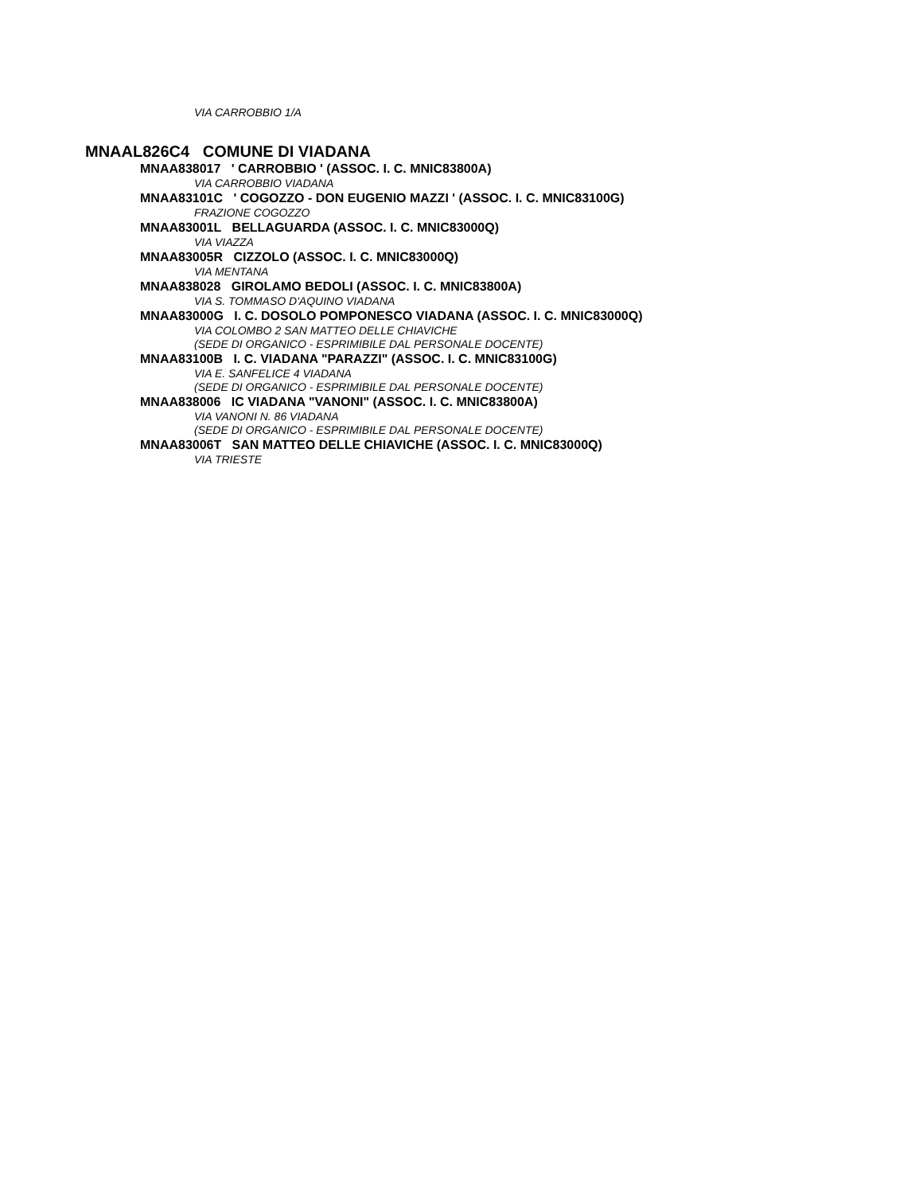VIA CARROBBIO 1/A
MNAAL826C4 COMUNE DI VIADANA
MNAA838017 ' CARROBBIO ' (ASSOC. I. C. MNIC83800A)
VIA CARROBBIO VIADANA
MNAA83101C ' COGOZZO - DON EUGENIO MAZZI ' (ASSOC. I. C. MNIC83100G)
FRAZIONE COGOZZO
MNAA83001L BELLAGUARDA (ASSOC. I. C. MNIC83000Q)
VIA VIAZZA
MNAA83005R CIZZOLO (ASSOC. I. C. MNIC83000Q)
VIA MENTANA
MNAA838028 GIROLAMO BEDOLI (ASSOC. I. C. MNIC83800A)
VIA S. TOMMASO D'AQUINO VIADANA
MNAA83000G I. C. DOSOLO POMPONESCO VIADANA (ASSOC. I. C. MNIC83000Q)
VIA COLOMBO 2 SAN MATTEO DELLE CHIAVICHE
(SEDE DI ORGANICO - ESPRIMIBILE DAL PERSONALE DOCENTE)
MNAA83100B I. C. VIADANA "PARAZZI" (ASSOC. I. C. MNIC83100G)
VIA E. SANFELICE 4 VIADANA
(SEDE DI ORGANICO - ESPRIMIBILE DAL PERSONALE DOCENTE)
MNAA838006 IC VIADANA "VANONI" (ASSOC. I. C. MNIC83800A)
VIA VANONI N. 86 VIADANA
(SEDE DI ORGANICO - ESPRIMIBILE DAL PERSONALE DOCENTE)
MNAA83006T SAN MATTEO DELLE CHIAVICHE (ASSOC. I. C. MNIC83000Q)
VIA TRIESTE